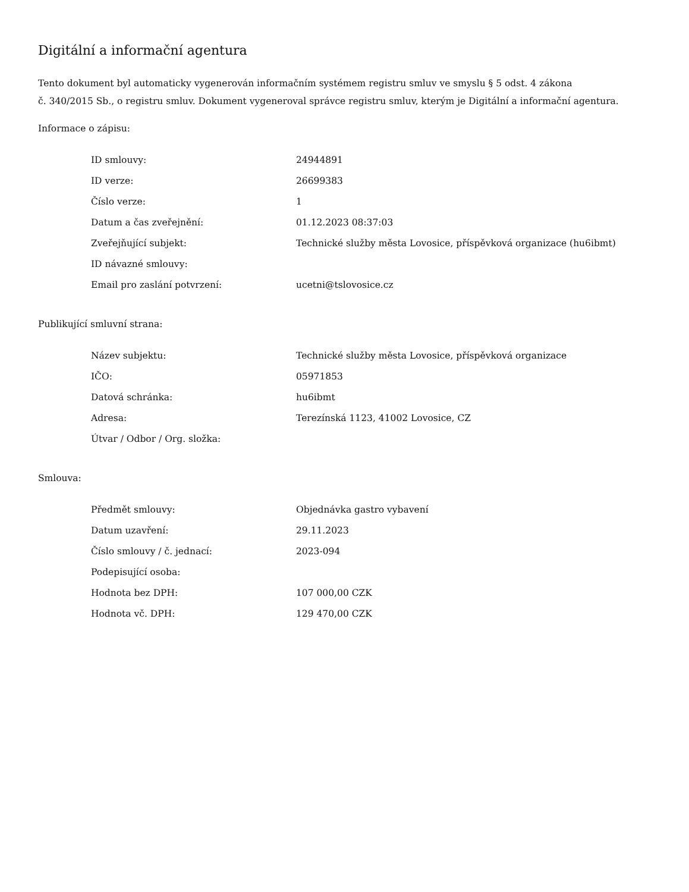Digitální a informační agentura
Tento dokument byl automaticky vygenerován informačním systémem registru smluv ve smyslu § 5 odst. 4 zákona
č. 340/2015 Sb., o registru smluv. Dokument vygeneroval správce registru smluv, kterým je Digitální a informační agentura.
Informace o zápisu:
| ID smlouvy: | 24944891 |
| ID verze: | 26699383 |
| Číslo verze: | 1 |
| Datum a čas zveřejnění: | 01.12.2023 08:37:03 |
| Zveřejňující subjekt: | Technické služby města Lovosice, příspěvková organizace (hu6ibmt) |
| ID návazné smlouvy: | |
| Email pro zaslání potvrzení: | ucetni@tslovosice.cz |
Publikující smluvní strana:
| Název subjektu: | Technické služby města Lovosice, příspěvková organizace |
| IČO: | 05971853 |
| Datová schránka: | hu6ibmt |
| Adresa: | Terezínská 1123, 41002 Lovosice, CZ |
| Útvar / Odbor / Org. složka: | |
Smlouva:
| Předmět smlouvy: | Objednávka gastro vybavení |
| Datum uzavření: | 29.11.2023 |
| Číslo smlouvy / č. jednací: | 2023-094 |
| Podepisující osoba: | |
| Hodnota bez DPH: | 107 000,00 CZK |
| Hodnota vč. DPH: | 129 470,00 CZK |